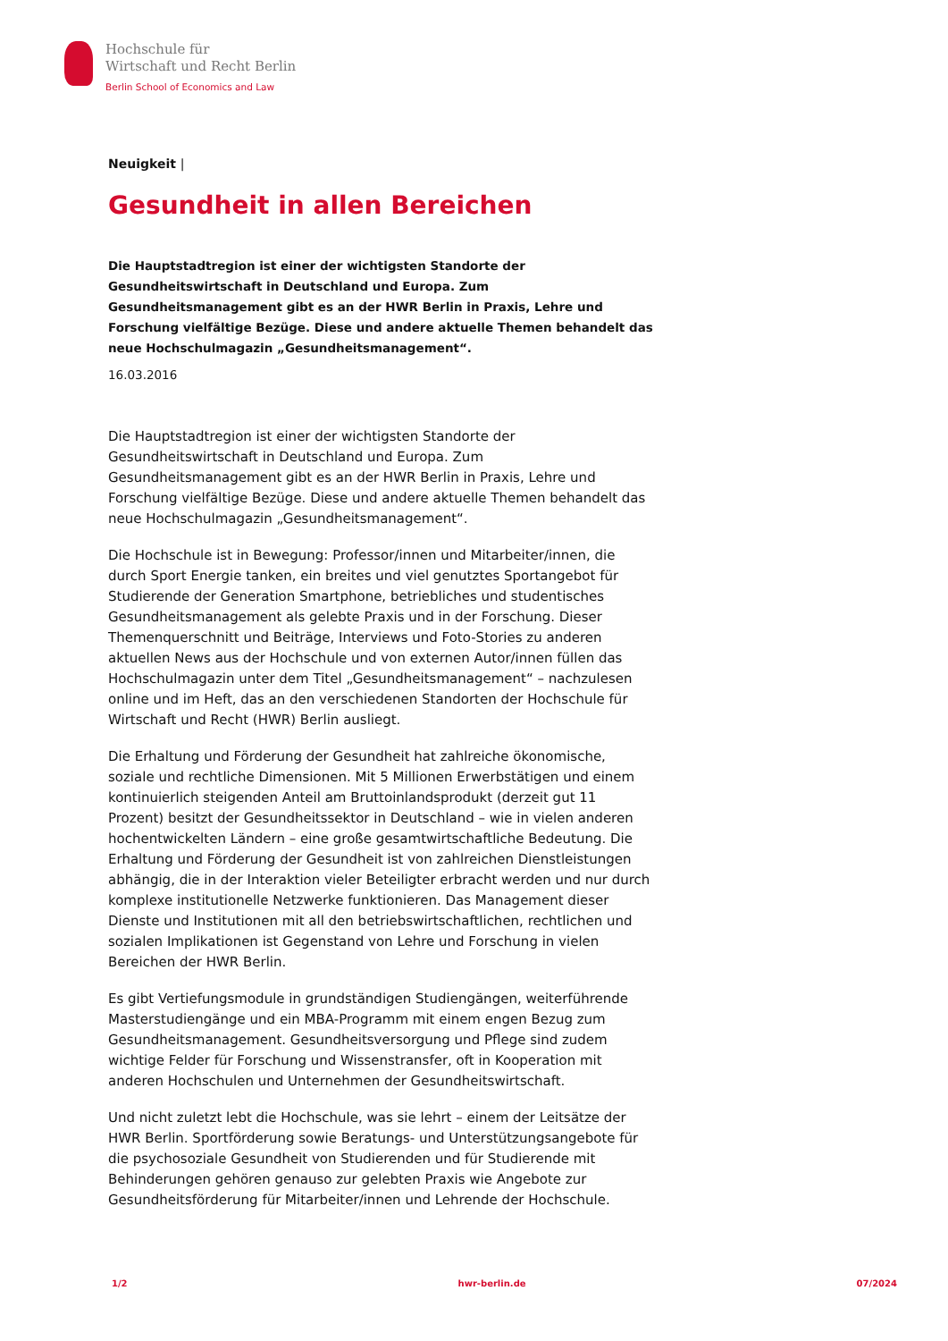Hochschule für
Wirtschaft und Recht Berlin
Berlin School of Economics and Law
Neuigkeit |
Gesundheit in allen Bereichen
Die Hauptstadtregion ist einer der wichtigsten Standorte der Gesundheitswirtschaft in Deutschland und Europa. Zum Gesundheitsmanagement gibt es an der HWR Berlin in Praxis, Lehre und Forschung vielfältige Bezüge. Diese und andere aktuelle Themen behandelt das neue Hochschulmagazin „Gesundheitsmanagement“.
16.03.2016
Die Hauptstadtregion ist einer der wichtigsten Standorte der Gesundheitswirtschaft in Deutschland und Europa. Zum Gesundheitsmanagement gibt es an der HWR Berlin in Praxis, Lehre und Forschung vielfältige Bezüge. Diese und andere aktuelle Themen behandelt das neue Hochschulmagazin „Gesundheitsmanagement“.
Die Hochschule ist in Bewegung: Professor/innen und Mitarbeiter/innen, die durch Sport Energie tanken, ein breites und viel genutztes Sportangebot für Studierende der Generation Smartphone, betriebliches und studentisches Gesundheitsmanagement als gelebte Praxis und in der Forschung. Dieser Themenquerschnitt und Beiträge, Interviews und Foto-Stories zu anderen aktuellen News aus der Hochschule und von externen Autor/innen füllen das Hochschulmagazin unter dem Titel „Gesundheitsmanagement“ – nachzulesen online und im Heft, das an den verschiedenen Standorten der Hochschule für Wirtschaft und Recht (HWR) Berlin ausliegt.
Die Erhaltung und Förderung der Gesundheit hat zahlreiche ökonomische, soziale und rechtliche Dimensionen. Mit 5 Millionen Erwerbstätigen und einem kontinuierlich steigenden Anteil am Bruttoinlandsprodukt (derzeit gut 11 Prozent) besitzt der Gesundheitssektor in Deutschland – wie in vielen anderen hochentwickelten Ländern – eine große gesamtwirtschaftliche Bedeutung. Die Erhaltung und Förderung der Gesundheit ist von zahlreichen Dienstleistungen abhängig, die in der Interaktion vieler Beteiligter erbracht werden und nur durch komplexe institutionelle Netzwerke funktionieren. Das Management dieser Dienste und Institutionen mit all den betriebswirtschaftlichen, rechtlichen und sozialen Implikationen ist Gegenstand von Lehre und Forschung in vielen Bereichen der HWR Berlin.
Es gibt Vertiefungsmodule in grundständigen Studiengängen, weiterführende Masterstudiengänge und ein MBA-Programm mit einem engen Bezug zum Gesundheitsmanagement. Gesundheitsversorgung und Pflege sind zudem wichtige Felder für Forschung und Wissenstransfer, oft in Kooperation mit anderen Hochschulen und Unternehmen der Gesundheitswirtschaft.
Und nicht zuletzt lebt die Hochschule, was sie lehrt – einem der Leitsätze der HWR Berlin. Sportförderung sowie Beratungs- und Unterstützungsangebote für die psychosoziale Gesundheit von Studierenden und für Studierende mit Behinderungen gehören genauso zur gelebten Praxis wie Angebote zur Gesundheitsförderung für Mitarbeiter/innen und Lehrende der Hochschule.
1/2 hwr-berlin.de 07/2024